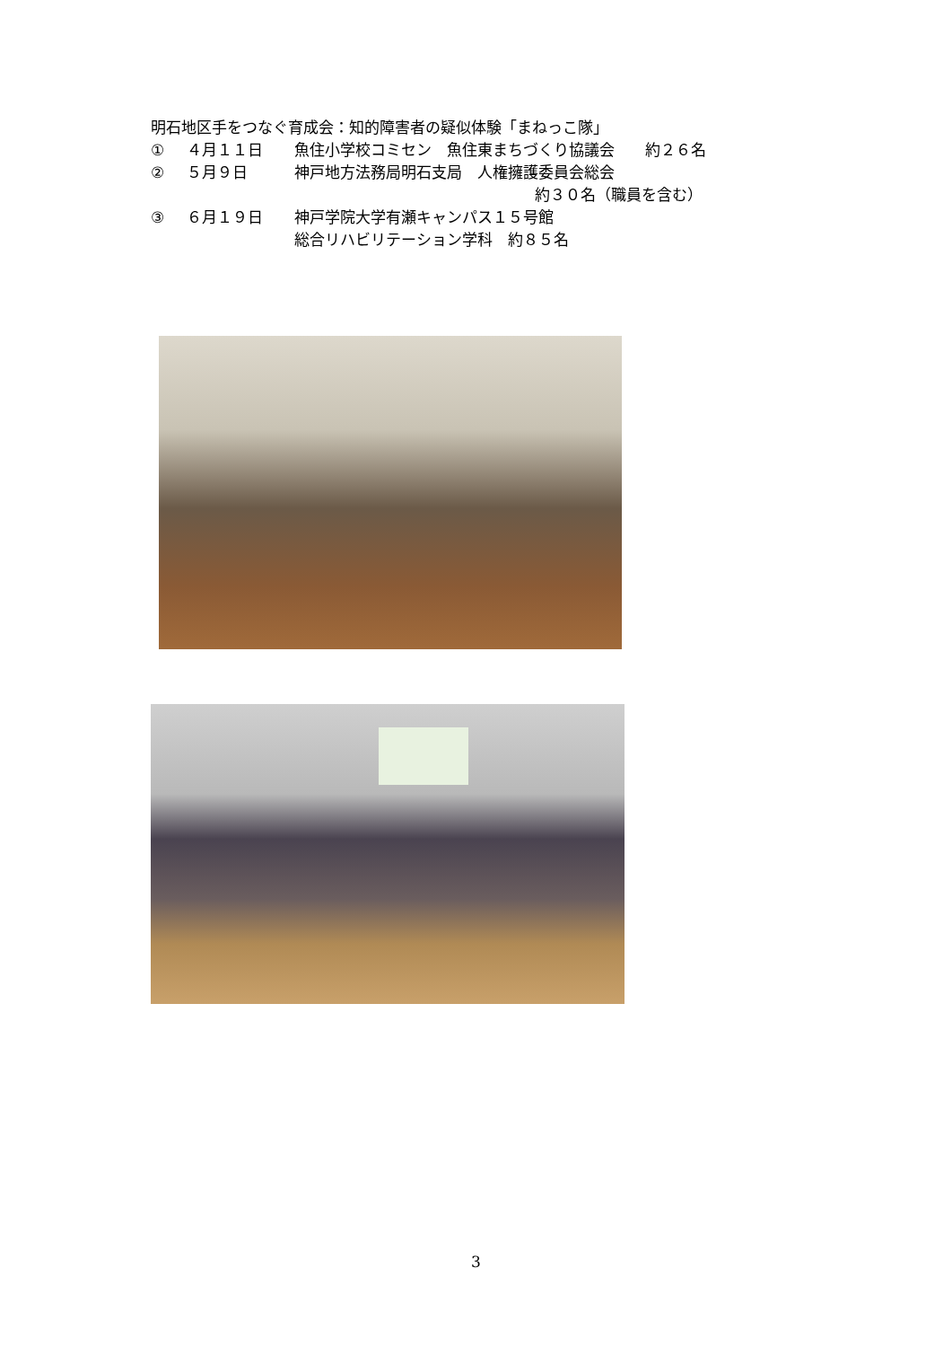明石地区手をつなぐ育成会：知的障害者の疑似体験「まねっこ隊」
① ４月１１日 魚住小学校コミセン　魚住東まちづくり協議会　　約２６名
② ５月９日 神戸地方法務局明石支局　人権擁護委員会総会
約３０名（職員を含む）
③ ６月１９日 神戸学院大学有瀬キャンパス１５号館
総合リハビリテーション学科　約８５名
3